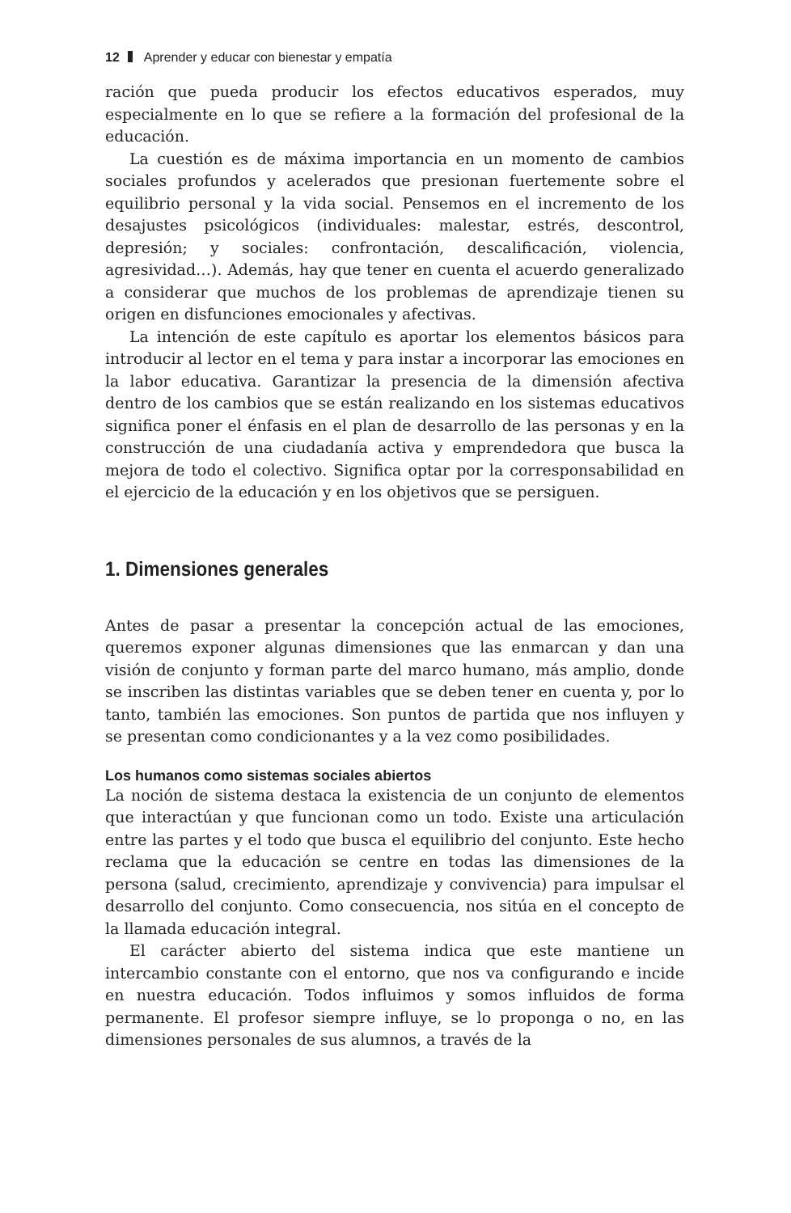12 Aprender y educar con bienestar y empatía
ración que pueda producir los efectos educativos esperados, muy especialmente en lo que se refiere a la formación del profesional de la educación.
La cuestión es de máxima importancia en un momento de cambios sociales profundos y acelerados que presionan fuertemente sobre el equilibrio personal y la vida social. Pensemos en el incremento de los desajustes psicológicos (individuales: malestar, estrés, descontrol, depresión; y sociales: confrontación, descalificación, violencia, agresividad…). Además, hay que tener en cuenta el acuerdo generalizado a considerar que muchos de los problemas de aprendizaje tienen su origen en disfunciones emocionales y afectivas.
La intención de este capítulo es aportar los elementos básicos para introducir al lector en el tema y para instar a incorporar las emociones en la labor educativa. Garantizar la presencia de la dimensión afectiva dentro de los cambios que se están realizando en los sistemas educativos significa poner el énfasis en el plan de desarrollo de las personas y en la construcción de una ciudadanía activa y emprendedora que busca la mejora de todo el colectivo. Significa optar por la corresponsabilidad en el ejercicio de la educación y en los objetivos que se persiguen.
1. Dimensiones generales
Antes de pasar a presentar la concepción actual de las emociones, queremos exponer algunas dimensiones que las enmarcan y dan una visión de conjunto y forman parte del marco humano, más amplio, donde se inscriben las distintas variables que se deben tener en cuenta y, por lo tanto, también las emociones. Son puntos de partida que nos influyen y se presentan como condicionantes y a la vez como posibilidades.
Los humanos como sistemas sociales abiertos
La noción de sistema destaca la existencia de un conjunto de elementos que interactúan y que funcionan como un todo. Existe una articulación entre las partes y el todo que busca el equilibrio del conjunto. Este hecho reclama que la educación se centre en todas las dimensiones de la persona (salud, crecimiento, aprendizaje y convivencia) para impulsar el desarrollo del conjunto. Como consecuencia, nos sitúa en el concepto de la llamada educación integral.
El carácter abierto del sistema indica que este mantiene un intercambio constante con el entorno, que nos va configurando e incide en nuestra educación. Todos influimos y somos influidos de forma permanente. El profesor siempre influye, se lo proponga o no, en las dimensiones personales de sus alumnos, a través de la